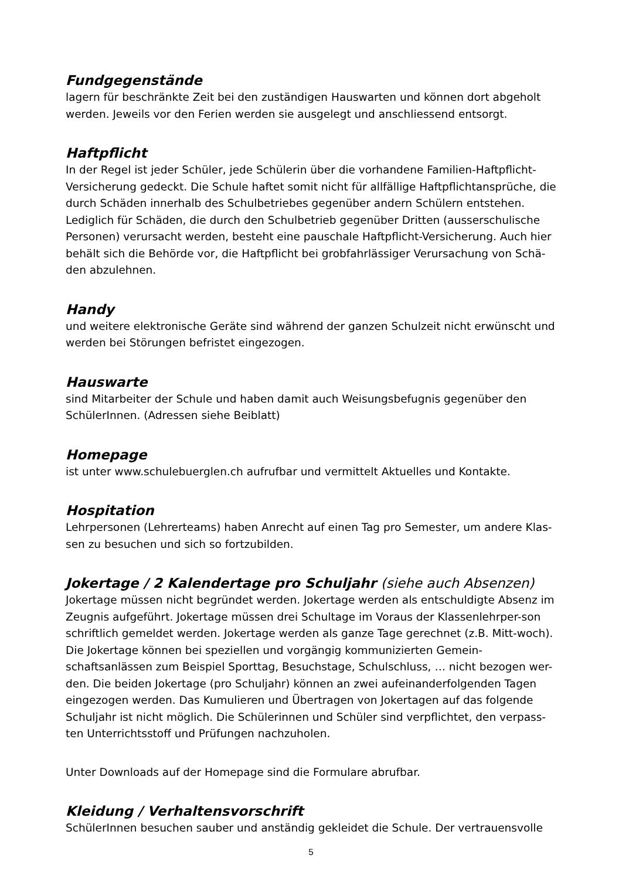Fundgegenstände
lagern für beschränkte Zeit bei den zuständigen Hauswarten und können dort abgeholt werden. Jeweils vor den Ferien werden sie ausgelegt und anschliessend entsorgt.
Haftpflicht
In der Regel ist jeder Schüler, jede Schülerin über die vorhandene Familien-Haftpflicht-Versicherung gedeckt. Die Schule haftet somit nicht für allfällige Haftpflichtansprüche, die durch Schäden innerhalb des Schulbetriebes gegenüber andern Schülern entstehen. Lediglich für Schäden, die durch den Schulbetrieb gegenüber Dritten (ausserschulische Personen) verursacht werden, besteht eine pauschale Haftpflicht-Versicherung. Auch hier behält sich die Behörde vor, die Haftpflicht bei grobfahrlässiger Verursachung von Schä-den abzulehnen.
Handy
und weitere elektronische Geräte sind während der ganzen Schulzeit nicht erwünscht und werden bei Störungen befristet eingezogen.
Hauswarte
sind Mitarbeiter der Schule und haben damit auch Weisungsbefugnis gegenüber den SchülerInnen. (Adressen siehe Beiblatt)
Homepage
ist unter www.schulebuerglen.ch aufrufbar und vermittelt Aktuelles und Kontakte.
Hospitation
Lehrpersonen (Lehrerteams) haben Anrecht auf einen Tag pro Semester, um andere Klas-sen zu besuchen und sich so fortzubilden.
Jokertage / 2 Kalendertage pro Schuljahr (siehe auch Absenzen)
Jokertage müssen nicht begründet werden. Jokertage werden als entschuldigte Absenz im Zeugnis aufgeführt. Jokertage müssen drei Schultage im Voraus der Klassenlehrper-son schriftlich gemeldet werden. Jokertage werden als ganze Tage gerechnet (z.B. Mitt-woch). Die Jokertage können bei speziellen und vorgängig kommunizierten Gemein-schaftsanlässen zum Beispiel Sporttag, Besuchstage, Schulschluss, … nicht bezogen wer-den. Die beiden Jokertage (pro Schuljahr) können an zwei aufeinanderfolgenden Tagen eingezogen werden. Das Kumulieren und Übertragen von Jokertagen auf das folgende Schuljahr ist nicht möglich. Die Schülerinnen und Schüler sind verpflichtet, den verpass-ten Unterrichtsstoff und Prüfungen nachzuholen.
Unter Downloads auf der Homepage sind die Formulare abrufbar.
Kleidung / Verhaltensvorschrift
SchülerInnen besuchen sauber und anständig gekleidet die Schule. Der vertrauensvolle
5